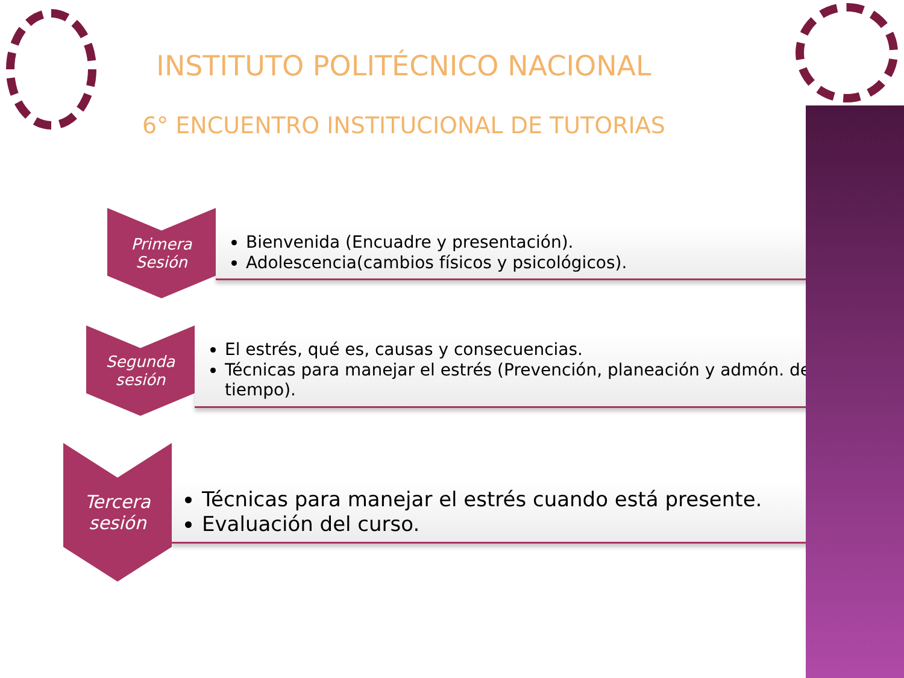INSTITUTO POLITÉCNICO NACIONAL
6° ENCUENTRO INSTITUCIONAL DE TUTORIAS
Primera Sesión
Bienvenida (Encuadre y presentación).
Adolescencia(cambios físicos y psicológicos).
Segunda sesión
El estrés, qué es, causas y consecuencias.
Técnicas para manejar el estrés (Prevención, planeación y admón. del tiempo).
Tercera sesión
Técnicas para manejar el estrés cuando está presente.
Evaluación del curso.